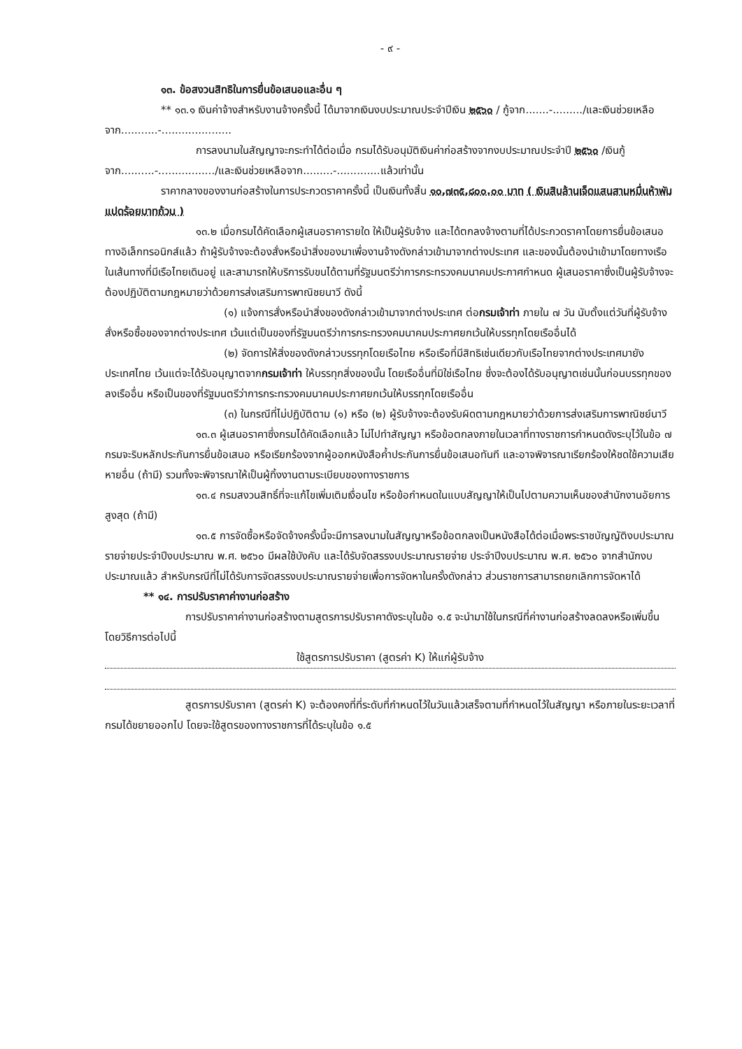- ๙ -
๑๓. ข้อสงวนสิทธิในการยื่นข้อเสนอและอื่น ๆ
** ๑๓.๑ เงินค่าจ้างสำหรับงานจ้างครั้งนี้ ได้มาจากเงินงบประมาณประจำปีเงิน ๒๕๖๐ / กู้จาก.......-........./และเงินช่วยเหลือจาก...........-.....................
การลงนามในสัญญาจะกระทำได้ต่อเมื่อ กรมได้รับอนุมัติเงินค่าก่อสร้างจากงบประมาณประจำปี ๒๕๖๐ /เงินกู้จาก..........-................./และเงินช่วยเหลือจาก.........-.............แล้วเท่านั้น
ราคากลางของงานก่อสร้างในการประกวดราคาครั้งนี้ เป็นเงินทั้งสิ้น ๑๐,๗๓๕,๘๐๐.๐๐ บาท ( เงินสิบล้านเจ็ดแสนสามหมื่นห้าพันแปดร้อยบาทถ้วน )
๑๓.๒ เมื่อกรมได้คัดเลือกผู้เสนอราคารายใด ให้เป็นผู้รับจ้าง และได้ตกลงจ้างตามที่ได้ประกวดราคาโดยการยื่นข้อเสนอทางอิเล็กทรอนิกส์แล้ว ถ้าผู้รับจ้างจะต้องสั่งหรือนำสิ่งของมาเพื่องานจ้างดังกล่าวเข้ามาจากต่างประเทศ และของนั้นต้องนำเข้ามาโดยทางเรือในเส้นทางที่มีเรือไทยเดินอยู่ และสามารถให้บริการรับขนได้ตามที่รัฐมนตรีว่าการกระทรวงคมนาคมประกาศกำหนด ผู้เสนอราคาซึ่งเป็นผู้รับจ้างจะต้องปฏิบัติตามกฎหมายว่าด้วยการส่งเสริมการพาณิชยนาวี ดังนี้
(๑) แจ้งการสั่งหรือนำสิ่งของดังกล่าวเข้ามาจากต่างประเทศ ต่อกรมเจ้าท่า ภายใน ๗ วัน นับตั้งแต่วันที่ผู้รับจ้างสั่งหรือซื้อของจากต่างประเทศ เว้นแต่เป็นของที่รัฐมนตรีว่าการกระทรวงคมนาคมประกาศยกเว้นให้บรรทุกโดยเรืออื่นได้
(๒) จัดการให้สิ่งของดังกล่าวบรรทุกโดยเรือไทย หรือเรือที่มีสิทธิเช่นเดียวกับเรือไทยจากต่างประเทศมายังประเทศไทย เว้นแต่จะได้รับอนุญาตจากกรมเจ้าท่า ให้บรรทุกสิ่งของนั้น โดยเรืออื่นที่มิใช่เรือไทย ซึ่งจะต้องได้รับอนุญาตเช่นนั้นก่อนบรรทุกของลงเรืออื่น หรือเป็นของที่รัฐมนตรีว่าการกระทรวงคมนาคมประกาศยกเว้นให้บรรทุกโดยเรืออื่น
(๓) ในกรณีที่ไม่ปฏิบัติตาม (๑) หรือ (๒) ผู้รับจ้างจะต้องรับผิดตามกฎหมายว่าด้วยการส่งเสริมการพาณิชย์นาวี
๑๓.๓ ผู้เสนอราคาซึ่งกรมได้คัดเลือกแล้ว ไม่ไปทำสัญญา หรือข้อตกลงภายในเวลาที่ทางราชการกำหนดดังระบุไว้ในข้อ ๗ กรมจะริบหลักประกันการยื่นข้อเสนอ หรือเรียกร้องจากผู้ออกหนังสือค้ำประกันการยื่นข้อเสนอทันที และอาจพิจารณาเรียกร้องให้ชดใช้ความเสียหายอื่น (ถ้ามี) รวมทั้งจะพิจารณาให้เป็นผู้ทิ้งงานตามระเบียบของทางราชการ
๑๓.๔ กรมสงวนสิทธิ์ที่จะแก้ไขเพิ่มเติมเงื่อนไข หรือข้อกำหนดในแบบสัญญาให้เป็นไปตามความเห็นของสำนักงานอัยการสูงสุด (ถ้ามี)
๑๓.๕ การจัดซื้อหรือจัดจ้างครั้งนี้จะมีการลงนามในสัญญาหรือข้อตกลงเป็นหนังสือได้ต่อเมื่อพระราชบัญญัติงบประมาณรายจ่ายประจำปีงบประมาณ พ.ศ. ๒๕๖๐ มีผลใช้บังคับ และได้รับจัดสรรงบประมาณรายจ่าย ประจำปีงบประมาณ พ.ศ. ๒๕๖๐ จากสำนักงบประมาณแล้ว สำหรับกรณีที่ไม่ได้รับการจัดสรรงบประมาณรายจ่ายเพื่อการจัดหาในครั้งดังกล่าว ส่วนราชการสามารถยกเลิกการจัดหาได้
** ๑๔. การปรับราคาค่างานก่อสร้าง
การปรับราคาค่างานก่อสร้างตามสูตรการปรับราคาดังระบุในข้อ ๑.๕ จะนำมาใช้ในกรณีที่ค่างานก่อสร้างลดลงหรือเพิ่มขึ้น โดยวิธีการต่อไปนี้
ใช้สูตรการปรับราคา (สูตรค่า K) ให้แก่ผู้รับจ้าง
สูตรการปรับราคา (สูตรค่า K) จะต้องคงที่ที่ระดับที่กำหนดไว้ในวันแล้วเสร็จตามที่กำหนดไว้ในสัญญา หรือภายในระยะเวลาที่กรมได้ขยายออกไป โดยจะใช้สูตรของทางราชการที่ได้ระบุในข้อ ๑.๕